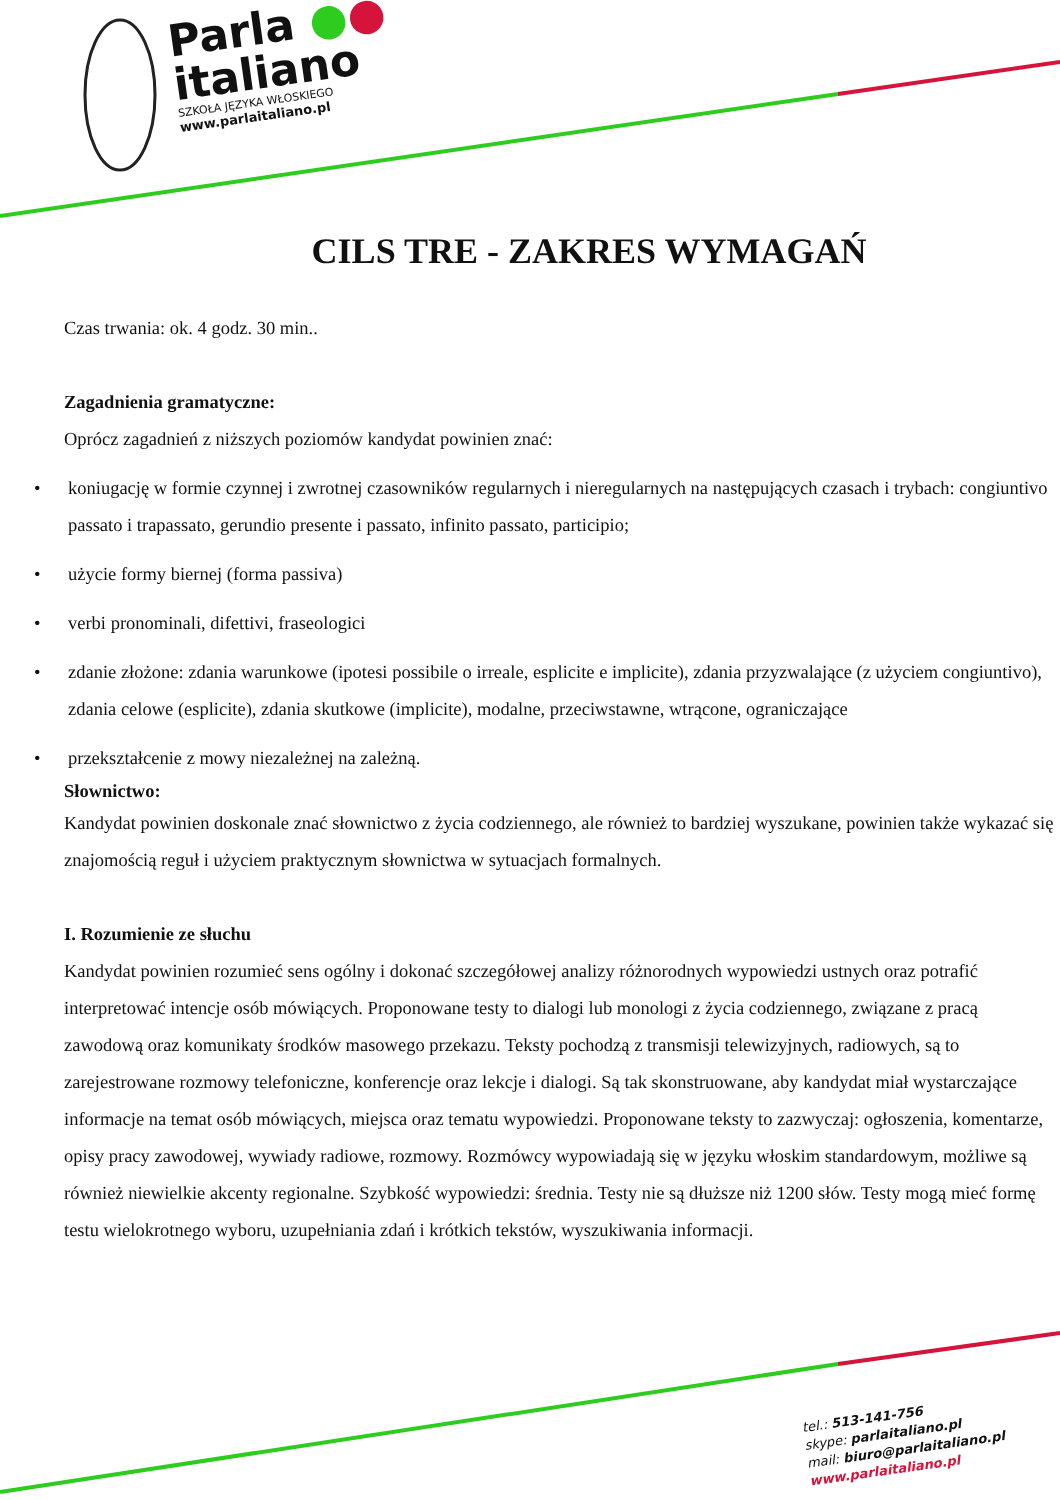Parla ●●
italiano
SZKOŁA JĘZYKA WŁOSKIEGO
www.parlaitaliano.pl
CILS TRE - ZAKRES WYMAGAŃ
Czas trwania: ok. 4 godz. 30 min..
Zagadnienia gramatyczne:
Oprócz zagadnień z niższych poziomów kandydat powinien znać:
• koniugację w formie czynnej i zwrotnej czasowników regularnych i nieregularnych na następujących czasach i trybach: congiuntivo passato i trapassato, gerundio presente i passato, infinito passato, participio;
• użycie formy biernej (forma passiva)
• verbi pronominali, difettivi, fraseologici
• zdanie złożone: zdania warunkowe (ipotesi possibile o irreale, esplicite e implicite), zdania przyzwalające (z użyciem congiuntivo), zdania celowe (esplicite), zdania skutkowe (implicite), modalne, przeciwstawne, wtrącone, ograniczające
• przekształcenie z mowy niezależnej na zależną.
Słownictwo:
Kandydat powinien doskonale znać słownictwo z życia codziennego, ale również to bardziej wyszukane, powinien także wykazać się znajomością reguł i użyciem praktycznym słownictwa w sytuacjach formalnych.
I. Rozumienie ze słuchu
Kandydat powinien rozumieć sens ogólny i dokonać szczegółowej analizy różnorodnych wypowiedzi ustnych oraz potrafić interpretować intencje osób mówiących. Proponowane testy to dialogi lub monologi z życia codziennego, związane z pracą zawodową oraz komunikaty środków masowego przekazu. Teksty pochodzą z transmisji telewizyjnych, radiowych, są to zarejestrowane rozmowy telefoniczne, konferencje oraz lekcje i dialogi. Są tak skonstruowane, aby kandydat miał wystarczające informacje na temat osób mówiących, miejsca oraz tematu wypowiedzi. Proponowane teksty to zazwyczaj: ogłoszenia, komentarze, opisy pracy zawodowej, wywiady radiowe, rozmowy. Rozmówcy wypowiadają się w języku włoskim standardowym, możliwe są również niewielkie akcenty regionalne. Szybkość wypowiedzi: średnia. Testy nie są dłuższe niż 1200 słów. Testy mogą mieć formę testu wielokrotnego wyboru, uzupełniania zdań i krótkich tekstów, wyszukiwania informacji.
tel.: 513-141-756
skype: parlaitaliano.pl
mail: biuro@parlaitaliano.pl
www.parlaitaliano.pl